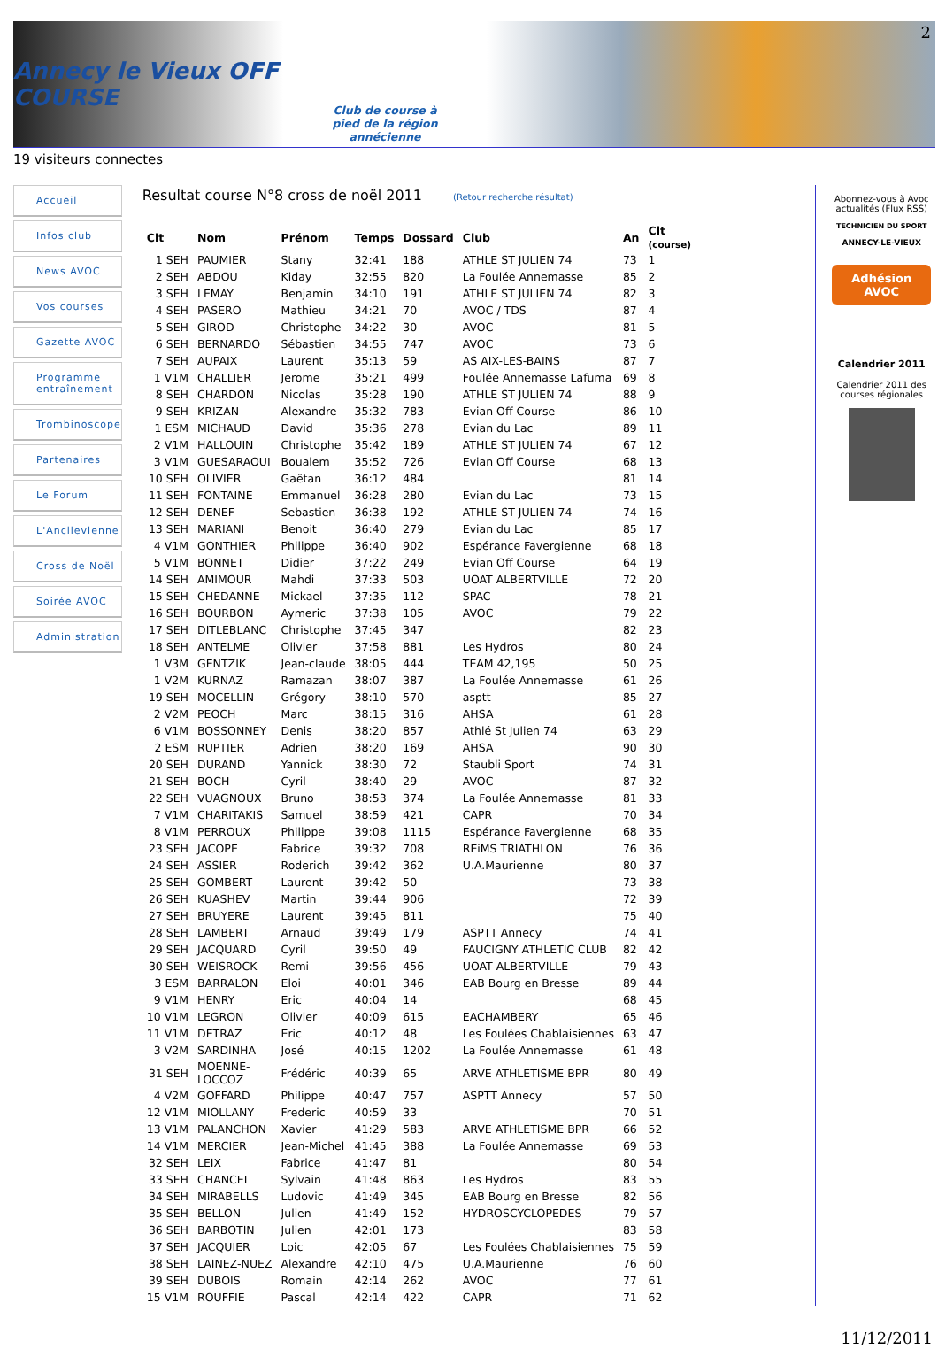2
Annecy le Vieux OFF COURSE
Club de course à
pied de la région
annécienne
19 visiteurs connectes
Accueil
Infos club
News AVOC
Vos courses
Gazette AVOC
Programme entraînement
Trombinoscope
Partenaires
Le Forum
L'Ancilevienne
Cross de Noël
Soirée AVOC
Administration
Resultat course N°8 cross de noël 2011 (Retour recherche résultat)
| Clt | Nom | Prénom | Temps | Dossard | Club | An | Clt (course) |
| --- | --- | --- | --- | --- | --- | --- | --- |
| 1 SEH | PAUMIER | Stany | 32:41 | 188 | ATHLE ST JULIEN 74 | 73 | 1 |
| 2 SEH | ABDOU | Kiday | 32:55 | 820 | La Foulée Annemasse | 85 | 2 |
| 3 SEH | LEMAY | Benjamin | 34:10 | 191 | ATHLE ST JULIEN 74 | 82 | 3 |
| 4 SEH | PASERO | Mathieu | 34:21 | 70 | AVOC / TDS | 87 | 4 |
| 5 SEH | GIROD | Christophe | 34:22 | 30 | AVOC | 81 | 5 |
| 6 SEH | BERNARDO | Sébastien | 34:55 | 747 | AVOC | 73 | 6 |
| 7 SEH | AUPAIX | Laurent | 35:13 | 59 | AS AIX-LES-BAINS | 87 | 7 |
| 1 V1M | CHALLIER | Jerome | 35:21 | 499 | Foulée Annemasse Lafuma | 69 | 8 |
| 8 SEH | CHARDON | Nicolas | 35:28 | 190 | ATHLE ST JULIEN 74 | 88 | 9 |
| 9 SEH | KRIZAN | Alexandre | 35:32 | 783 | Evian Off Course | 86 | 10 |
| 1 ESM | MICHAUD | David | 35:36 | 278 | Evian du Lac | 89 | 11 |
| 2 V1M | HALLOUIN | Christophe | 35:42 | 189 | ATHLE ST JULIEN 74 | 67 | 12 |
| 3 V1M | GUESARAOUI | Boualem | 35:52 | 726 | Evian Off Course | 68 | 13 |
| 10 SEH | OLIVIER | Gaëtan | 36:12 | 484 | | 81 | 14 |
| 11 SEH | FONTAINE | Emmanuel | 36:28 | 280 | Evian du Lac | 73 | 15 |
| 12 SEH | DENEF | Sebastien | 36:38 | 192 | ATHLE ST JULIEN 74 | 74 | 16 |
| 13 SEH | MARIANI | Benoit | 36:40 | 279 | Evian du Lac | 85 | 17 |
| 4 V1M | GONTHIER | Philippe | 36:40 | 902 | Espérance Favergienne | 68 | 18 |
| 5 V1M | BONNET | Didier | 37:22 | 249 | Evian Off Course | 64 | 19 |
| 14 SEH | AMIMOUR | Mahdi | 37:33 | 503 | UOAT ALBERTVILLE | 72 | 20 |
| 15 SEH | CHEDANNE | Mickael | 37:35 | 112 | SPAC | 78 | 21 |
| 16 SEH | BOURBON | Aymeric | 37:38 | 105 | AVOC | 79 | 22 |
| 17 SEH | DITLEBLANC | Christophe | 37:45 | 347 | | 82 | 23 |
| 18 SEH | ANTELME | Olivier | 37:58 | 881 | Les Hydros | 80 | 24 |
| 1 V3M | GENTZIK | Jean-claude | 38:05 | 444 | TEAM 42,195 | 50 | 25 |
| 1 V2M | KURNAZ | Ramazan | 38:07 | 387 | La Foulée Annemasse | 61 | 26 |
| 19 SEH | MOCELLIN | Grégory | 38:10 | 570 | asptt | 85 | 27 |
| 2 V2M | PEOCH | Marc | 38:15 | 316 | AHSA | 61 | 28 |
| 6 V1M | BOSSONNEY | Denis | 38:20 | 857 | Athlé St Julien 74 | 63 | 29 |
| 2 ESM | RUPTIER | Adrien | 38:20 | 169 | AHSA | 90 | 30 |
| 20 SEH | DURAND | Yannick | 38:30 | 72 | Staubli Sport | 74 | 31 |
| 21 SEH | BOCH | Cyril | 38:40 | 29 | AVOC | 87 | 32 |
| 22 SEH | VUAGNOUX | Bruno | 38:53 | 374 | La Foulée Annemasse | 81 | 33 |
| 7 V1M | CHARITAKIS | Samuel | 38:59 | 421 | CAPR | 70 | 34 |
| 8 V1M | PERROUX | Philippe | 39:08 | 1115 | Espérance Favergienne | 68 | 35 |
| 23 SEH | JACOPE | Fabrice | 39:32 | 708 | REiMS TRIATHLON | 76 | 36 |
| 24 SEH | ASSIER | Roderich | 39:42 | 362 | U.A.Maurienne | 80 | 37 |
| 25 SEH | GOMBERT | Laurent | 39:42 | 50 | | 73 | 38 |
| 26 SEH | KUASHEV | Martin | 39:44 | 906 | | 72 | 39 |
| 27 SEH | BRUYERE | Laurent | 39:45 | 811 | | 75 | 40 |
| 28 SEH | LAMBERT | Arnaud | 39:49 | 179 | ASPTT Annecy | 74 | 41 |
| 29 SEH | JACQUARD | Cyril | 39:50 | 49 | FAUCIGNY ATHLETIC CLUB | 82 | 42 |
| 30 SEH | WEISROCK | Remi | 39:56 | 456 | UOAT ALBERTVILLE | 79 | 43 |
| 3 ESM | BARRALON | Eloi | 40:01 | 346 | EAB Bourg en Bresse | 89 | 44 |
| 9 V1M | HENRY | Eric | 40:04 | 14 | | 68 | 45 |
| 10 V1M | LEGRON | Olivier | 40:09 | 615 | EACHAMBERY | 65 | 46 |
| 11 V1M | DETRAZ | Eric | 40:12 | 48 | Les Foulées Chablaisiennes | 63 | 47 |
| 3 V2M | SARDINHA | José | 40:15 | 1202 | La Foulée Annemasse | 61 | 48 |
| 31 SEH | MOENNE- LOCCOZ | Frédéric | 40:39 | 65 | ARVE ATHLETISME BPR | 80 | 49 |
| 4 V2M | GOFFARD | Philippe | 40:47 | 757 | ASPTT Annecy | 57 | 50 |
| 12 V1M | MIOLLANY | Frederic | 40:59 | 33 | | 70 | 51 |
| 13 V1M | PALANCHON | Xavier | 41:29 | 583 | ARVE ATHLETISME BPR | 66 | 52 |
| 14 V1M | MERCIER | Jean-Michel | 41:45 | 388 | La Foulée Annemasse | 69 | 53 |
| 32 SEH | LEIX | Fabrice | 41:47 | 81 | | 80 | 54 |
| 33 SEH | CHANCEL | Sylvain | 41:48 | 863 | Les Hydros | 83 | 55 |
| 34 SEH | MIRABELLS | Ludovic | 41:49 | 345 | EAB Bourg en Bresse | 82 | 56 |
| 35 SEH | BELLON | Julien | 41:49 | 152 | HYDROSCYCLOPEDES | 79 | 57 |
| 36 SEH | BARBOTIN | Julien | 42:01 | 173 | | 83 | 58 |
| 37 SEH | JACQUIER | Loic | 42:05 | 67 | Les Foulées Chablaisiennes | 75 | 59 |
| 38 SEH | LAINEZ-NUEZ | Alexandre | 42:10 | 475 | U.A.Maurienne | 76 | 60 |
| 39 SEH | DUBOIS | Romain | 42:14 | 262 | AVOC | 77 | 61 |
| 15 V1M | ROUFFIE | Pascal | 42:14 | 422 | CAPR | 71 | 62 |
Abonnez-vous à Avoc actualités (Flux RSS)
TECHNICIEN DU SPORT
ANNECY-LE-VIEUX
Adhésion
AVOC
Calendrier 2011
Calendrier 2011 des courses régionales
11/12/2011